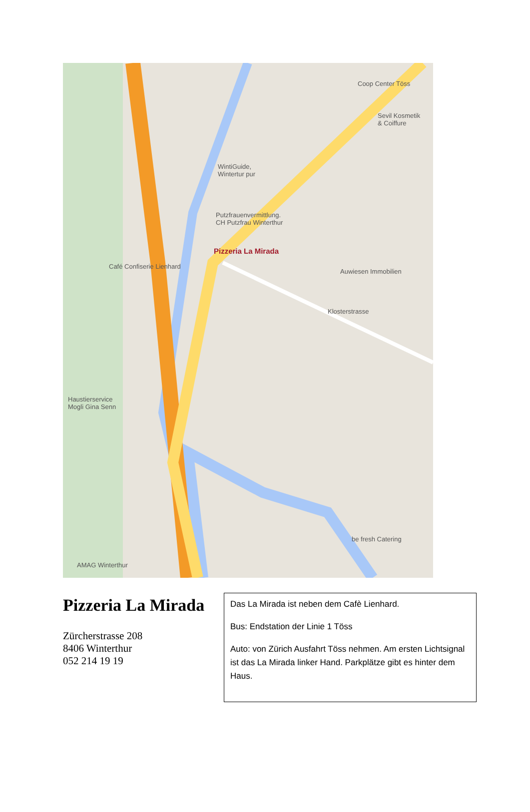Coop Center Töss
Sevil Kosmetik
& Coiffure
WintiGuide,
Wintertur pur
Putzfrauenvermittlung.
CH Putzfrau Winterthur
Pizzeria La Mirada
Café Confiserie Lienhard
Auwiesen Immobilien
Klosterstrasse
Haustierservice
Mogli Gina Senn
be fresh Catering
AMAG Winterthur
Pizzeria La Mirada
Zürcherstrasse 208
8406 Winterthur
052 214 19 19
Das La Mirada ist neben dem Cafè Lienhard.
Bus: Endstation der Linie 1 Töss
Auto: von Zürich Ausfahrt Töss nehmen. Am ersten Lichtsignal ist das La Mirada linker Hand. Parkplätze gibt es hinter dem Haus.